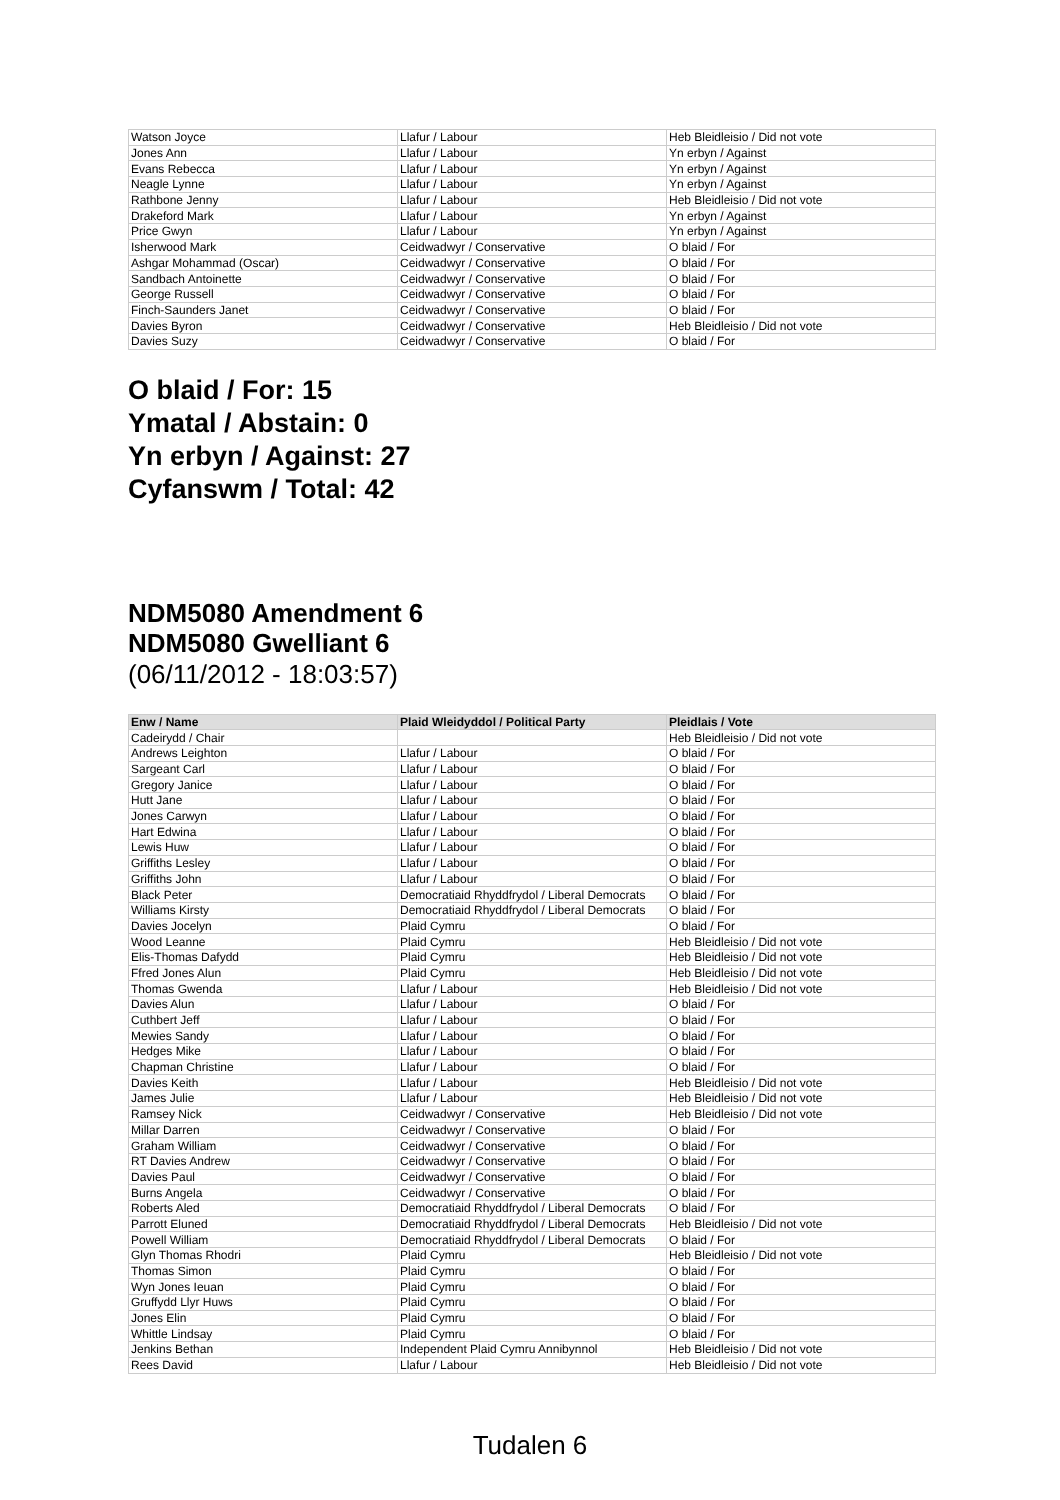| Watson Joyce | Llafur / Labour | Heb Bleidleisio / Did not vote |
| Jones Ann | Llafur / Labour | Yn erbyn / Against |
| Evans Rebecca | Llafur / Labour | Yn erbyn / Against |
| Neagle Lynne | Llafur / Labour | Yn erbyn / Against |
| Rathbone Jenny | Llafur / Labour | Heb Bleidleisio / Did not vote |
| Drakeford Mark | Llafur / Labour | Yn erbyn / Against |
| Price Gwyn | Llafur / Labour | Yn erbyn / Against |
| Isherwood Mark | Ceidwadwyr / Conservative | O blaid / For |
| Ashgar Mohammad (Oscar) | Ceidwadwyr / Conservative | O blaid / For |
| Sandbach Antoinette | Ceidwadwyr / Conservative | O blaid / For |
| George Russell | Ceidwadwyr / Conservative | O blaid / For |
| Finch-Saunders Janet | Ceidwadwyr / Conservative | O blaid / For |
| Davies Byron | Ceidwadwyr / Conservative | Heb Bleidleisio / Did not vote |
| Davies Suzy | Ceidwadwyr / Conservative | O blaid / For |
O blaid / For: 15
Ymatal / Abstain: 0
Yn erbyn / Against: 27
Cyfanswm / Total: 42
NDM5080 Amendment 6
NDM5080 Gwelliant 6
(06/11/2012 - 18:03:57)
| Enw / Name | Plaid Wleidyddol / Political Party | Pleidlais / Vote |
| --- | --- | --- |
| Cadeirydd / Chair | | Heb Bleidleisio / Did not vote |
| Andrews Leighton | Llafur / Labour | O blaid / For |
| Sargeant Carl | Llafur / Labour | O blaid / For |
| Gregory Janice | Llafur / Labour | O blaid / For |
| Hutt Jane | Llafur / Labour | O blaid / For |
| Jones Carwyn | Llafur / Labour | O blaid / For |
| Hart Edwina | Llafur / Labour | O blaid / For |
| Lewis Huw | Llafur / Labour | O blaid / For |
| Griffiths Lesley | Llafur / Labour | O blaid / For |
| Griffiths John | Llafur / Labour | O blaid / For |
| Black Peter | Democratiaid Rhyddfrydol / Liberal Democrats | O blaid / For |
| Williams Kirsty | Democratiaid Rhyddfrydol / Liberal Democrats | O blaid / For |
| Davies Jocelyn | Plaid Cymru | O blaid / For |
| Wood Leanne | Plaid Cymru | Heb Bleidleisio / Did not vote |
| Elis-Thomas Dafydd | Plaid Cymru | Heb Bleidleisio / Did not vote |
| Ffred Jones Alun | Plaid Cymru | Heb Bleidleisio / Did not vote |
| Thomas Gwenda | Llafur / Labour | Heb Bleidleisio / Did not vote |
| Davies Alun | Llafur / Labour | O blaid / For |
| Cuthbert Jeff | Llafur / Labour | O blaid / For |
| Mewies Sandy | Llafur / Labour | O blaid / For |
| Hedges Mike | Llafur / Labour | O blaid / For |
| Chapman Christine | Llafur / Labour | O blaid / For |
| Davies Keith | Llafur / Labour | Heb Bleidleisio / Did not vote |
| James Julie | Llafur / Labour | Heb Bleidleisio / Did not vote |
| Ramsey Nick | Ceidwadwyr / Conservative | Heb Bleidleisio / Did not vote |
| Millar Darren | Ceidwadwyr / Conservative | O blaid / For |
| Graham William | Ceidwadwyr / Conservative | O blaid / For |
| RT Davies Andrew | Ceidwadwyr / Conservative | O blaid / For |
| Davies Paul | Ceidwadwyr / Conservative | O blaid / For |
| Burns Angela | Ceidwadwyr / Conservative | O blaid / For |
| Roberts Aled | Democratiaid Rhyddfrydol / Liberal Democrats | O blaid / For |
| Parrott Eluned | Democratiaid Rhyddfrydol / Liberal Democrats | Heb Bleidleisio / Did not vote |
| Powell William | Democratiaid Rhyddfrydol / Liberal Democrats | O blaid / For |
| Glyn Thomas Rhodri | Plaid Cymru | Heb Bleidleisio / Did not vote |
| Thomas Simon | Plaid Cymru | O blaid / For |
| Wyn Jones Ieuan | Plaid Cymru | O blaid / For |
| Gruffydd Llyr Huws | Plaid Cymru | O blaid / For |
| Jones Elin | Plaid Cymru | O blaid / For |
| Whittle Lindsay | Plaid Cymru | O blaid / For |
| Jenkins Bethan | Independent Plaid Cymru Annibynnol | Heb Bleidleisio / Did not vote |
| Rees David | Llafur / Labour | Heb Bleidleisio / Did not vote |
Tudalen 6